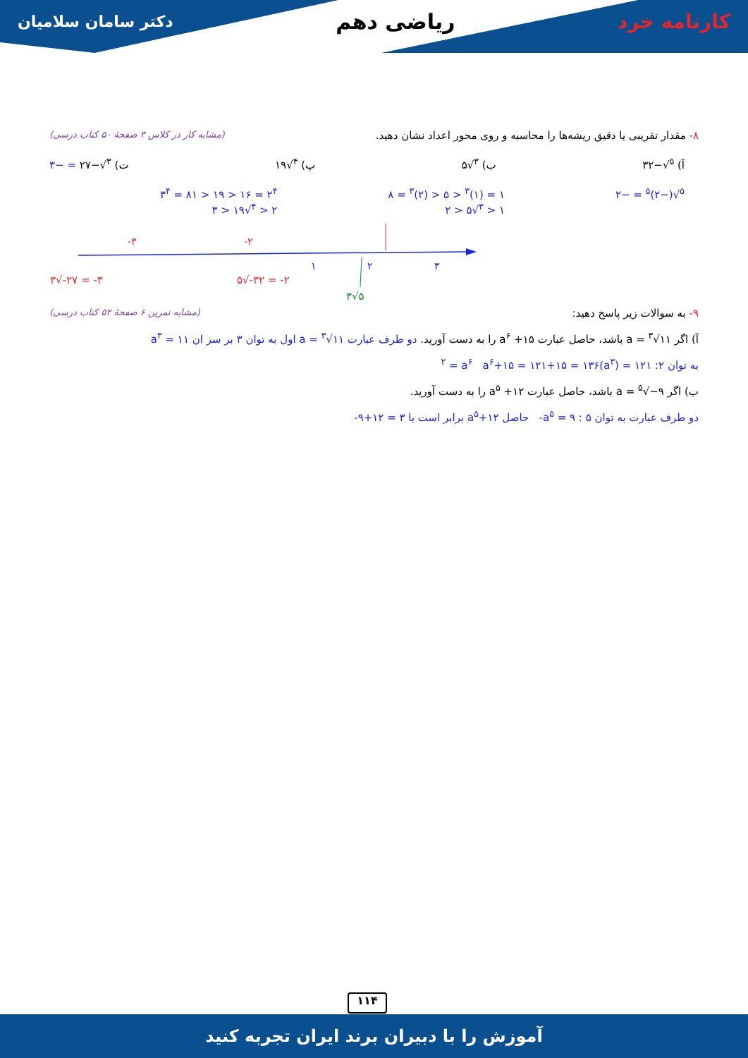کارنامه خرد ریاضی دهم دکتر سامان سلامیان
۸- مقدار تقریبی یا دقیق ریشه‌ها را محاسبه و روی محور اعداد نشان دهید. (مشابه کار در کلاس ۳ صفحهٔ ۵۰ کتاب درسی)
آ) <sup>۵</sup>√−۳۲ ب) <sup>۳</sup>√۵ پ) <sup>۴</sup>√۱۹ ت) <sup>۳</sup>√−۲۷ = −۳
<sup>۵</sup>√(−۲)<sup>۵</sup> = −۲ ۱ = (۱)<sup>۳</sup> < ۵ < (۲)<sup>۳</sup> = ۸
۱ < <sup>۳</sup>√۵ < ۲ ۲<sup>۴</sup> = ۱۶ < ۱۹ < ۸۱ = ۳<sup>۴</sup>
۲ < <sup>۴</sup>√۱۹ < ۳
-۳
-۲
۱
۲
۳
۳√-۲۷ = -۳
۵√-۳۲ = -۲
۳√۵
۹- به سوالات زیر پاسخ دهید: (مشابه تمرین ۶ صفحهٔ ۵۲ کتاب درسی)
آ) اگر a = <sup>۳</sup>√۱۱ باشد، حاصل عبارت a<sup>۶</sup> +۱۵ را به دست آورید. دو طرف عبارت a = <sup>۳</sup>√۱۱ اول به توان ۳ بر سر ان a<sup>۳</sup> = ۱۱
به توان ۲: ۱۲۱ = (a<sup>۳</sup>)<sup>۲</sup> = a<sup>۶</sup> a<sup>۶</sup>+۱۵ = ۱۲۱+۱۵ = ۱۳۶
ب) اگر a = <sup>۵</sup>√−۹ باشد، حاصل عبارت a<sup>۵</sup> +۱۲ را به دست آورید.
دو طرف عبارت به توان ۵ : a<sup>۵</sup> = ۹- حاصل a<sup>۵</sup>+۱۲ برابر است با ۳ = ۱۲+۹-
۱۱۴
آموزش را با دبیران برند ایران تجربه کنید